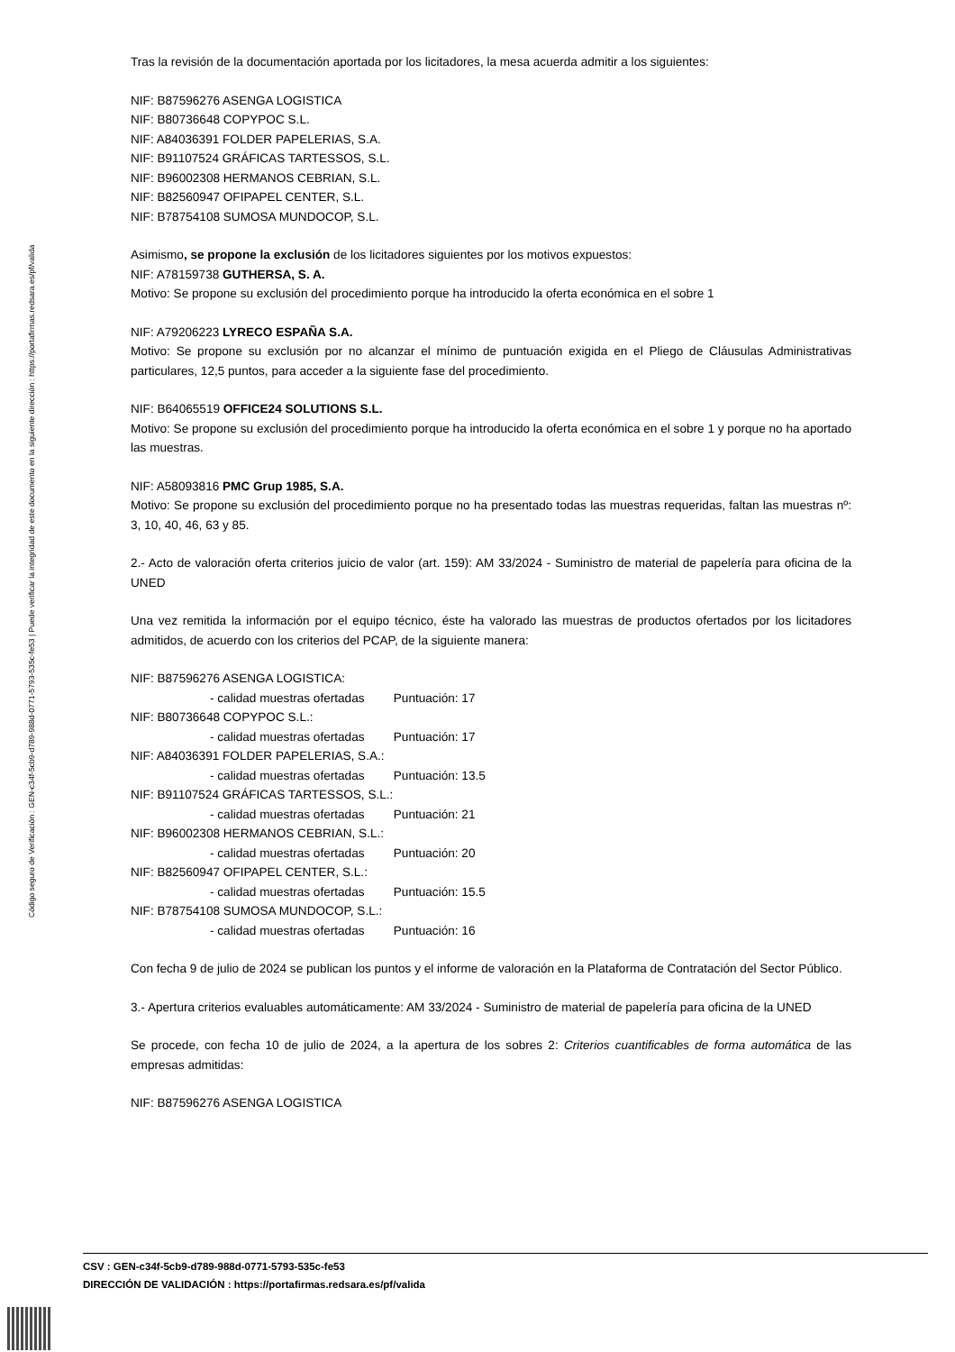Código seguro de Verificación : GEN-c34f-5cb9-d789-988d-0771-5793-535c-fe53 | Puede verificar la integridad de este documento en la siguiente dirección : https://portafirmas.redsara.es/pf/valida
Tras la revisión de la documentación aportada por los licitadores, la mesa acuerda admitir a los siguientes:
NIF: B87596276 ASENGA LOGISTICA
NIF: B80736648 COPYPOC S.L.
NIF: A84036391 FOLDER PAPELERIAS, S.A.
NIF: B91107524 GRÁFICAS TARTESSOS, S.L.
NIF: B96002308 HERMANOS CEBRIAN, S.L.
NIF: B82560947 OFIPAPEL CENTER, S.L.
NIF: B78754108 SUMOSA MUNDOCOP, S.L.
Asimismo, se propone la exclusión de los licitadores siguientes por los motivos expuestos:
NIF: A78159738 GUTHERSA, S. A.
Motivo: Se propone su exclusión del procedimiento porque ha introducido la oferta económica en el sobre 1
NIF: A79206223 LYRECO ESPAÑA S.A.
Motivo: Se propone su exclusión por no alcanzar el mínimo de puntuación exigida en el Pliego de Cláusulas Administrativas particulares, 12,5 puntos, para acceder a la siguiente fase del procedimiento.
NIF: B64065519 OFFICE24 SOLUTIONS S.L.
Motivo: Se propone su exclusión del procedimiento porque ha introducido la oferta económica en el sobre 1 y porque no ha aportado las muestras.
NIF: A58093816 PMC Grup 1985, S.A.
Motivo: Se propone su exclusión del procedimiento porque no ha presentado todas las muestras requeridas, faltan las muestras nº: 3, 10, 40, 46, 63 y 85.
2.- Acto de valoración oferta criterios juicio de valor (art. 159): AM 33/2024 - Suministro de material de papelería para oficina de la UNED
Una vez remitida la información por el equipo técnico, éste ha valorado las muestras de productos ofertados por los licitadores admitidos, de acuerdo con los criterios del PCAP, de la siguiente manera:
NIF: B87596276 ASENGA LOGISTICA:
- calidad muestras ofertadas Puntuación: 17
NIF: B80736648 COPYPOC S.L.:
- calidad muestras ofertadas Puntuación: 17
NIF: A84036391 FOLDER PAPELERIAS, S.A.:
- calidad muestras ofertadas Puntuación: 13.5
NIF: B91107524 GRÁFICAS TARTESSOS, S.L.:
- calidad muestras ofertadas Puntuación: 21
NIF: B96002308 HERMANOS CEBRIAN, S.L.:
- calidad muestras ofertadas Puntuación: 20
NIF: B82560947 OFIPAPEL CENTER, S.L.:
- calidad muestras ofertadas Puntuación: 15.5
NIF: B78754108 SUMOSA MUNDOCOP, S.L.:
- calidad muestras ofertadas Puntuación: 16
Con fecha 9 de julio de 2024 se publican los puntos y el informe de valoración en la Plataforma de Contratación del Sector Público.
3.- Apertura criterios evaluables automáticamente: AM 33/2024 - Suministro de material de papelería para oficina de la UNED
Se procede, con fecha 10 de julio de 2024, a la apertura de los sobres 2: Criterios cuantificables de forma automática de las empresas admitidas:
NIF: B87596276 ASENGA LOGISTICA
CSV : GEN-c34f-5cb9-d789-988d-0771-5793-535c-fe53
DIRECCIÓN DE VALIDACIÓN : https://portafirmas.redsara.es/pf/valida